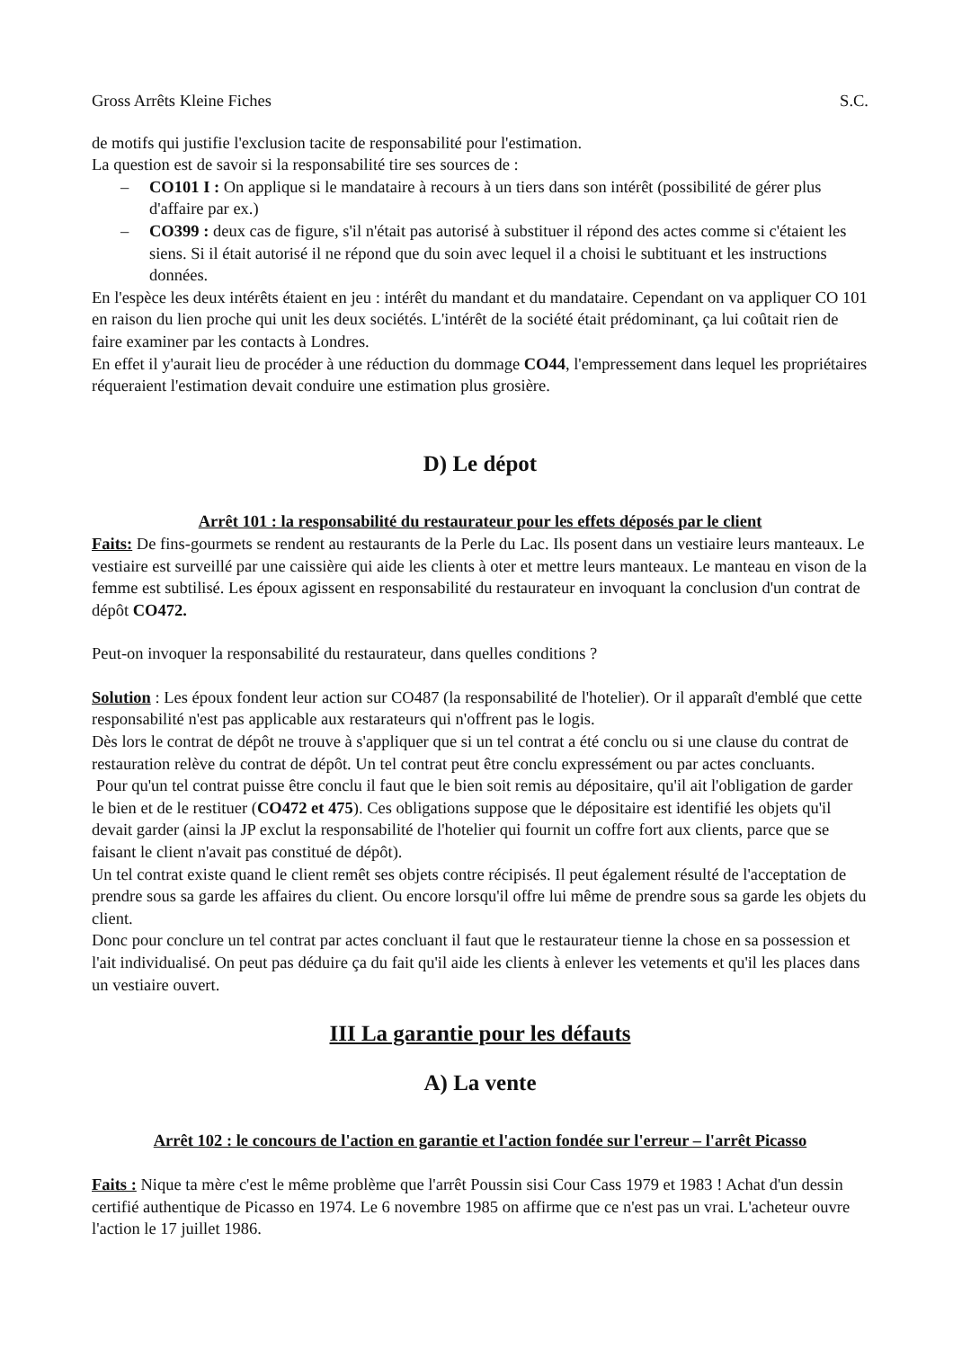Gross Arrêts Kleine Fiches S.C.
de motifs qui justifie l'exclusion tacite de responsabilité pour l'estimation.
La question est de savoir si la responsabilité tire ses sources de :
– CO101 I : On applique si le mandataire à recours à un tiers dans son intérêt (possibilité de gérer plus d'affaire par ex.)
– CO399 : deux cas de figure, s'il n'était pas autorisé à substituer il répond des actes comme si c'étaient les siens. Si il était autorisé il ne répond que du soin avec lequel il a choisi le subtituant et les instructions données.
En l'espèce les deux intérêts étaient en jeu : intérêt du mandant et du mandataire. Cependant on va appliquer CO 101 en raison du lien proche qui unit les deux sociétés. L'intérêt de la société était prédominant, ça lui coûtait rien de faire examiner par les contacts à Londres.
En effet il y'aurait lieu de procéder à une réduction du dommage CO44, l'empressement dans lequel les propriétaires réqueraient l'estimation devait conduire une estimation plus grosière.
D) Le dépot
Arrêt 101 : la responsabilité du restaurateur pour les effets déposés par le client
Faits: De fins-gourmets se rendent au restaurants de la Perle du Lac. Ils posent dans un vestiaire leurs manteaux. Le vestiaire est surveillé par une caissière qui aide les clients à oter et mettre leurs manteaux. Le manteau en vison de la femme est subtilisé. Les époux agissent en responsabilité du restaurateur en invoquant la conclusion d'un contrat de dépôt CO472.
Peut-on invoquer la responsabilité du restaurateur, dans quelles conditions ?
Solution : Les époux fondent leur action sur CO487 (la responsabilité de l'hotelier). Or il apparaît d'emblé que cette responsabilité n'est pas applicable aux restarateurs qui n'offrent pas le logis.
Dès lors le contrat de dépôt ne trouve à s'appliquer que si un tel contrat a été conclu ou si une clause du contrat de restauration relève du contrat de dépôt. Un tel contrat peut être conclu expressément ou par actes concluants.
Pour qu'un tel contrat puisse être conclu il faut que le bien soit remis au dépositaire, qu'il ait l'obligation de garder le bien et de le restituer (CO472 et 475). Ces obligations suppose que le dépositaire est identifié les objets qu'il devait garder (ainsi la JP exclut la responsabilité de l'hotelier qui fournit un coffre fort aux clients, parce que se faisant le client n'avait pas constitué de dépôt).
Un tel contrat existe quand le client remêt ses objets contre récipisés. Il peut également résulté de l'acceptation de prendre sous sa garde les affaires du client. Ou encore lorsqu'il offre lui même de prendre sous sa garde les objets du client.
Donc pour conclure un tel contrat par actes concluant il faut que le restaurateur tienne la chose en sa possession et l'ait individualisé. On peut pas déduire ça du fait qu'il aide les clients à enlever les vetements et qu'il les places dans un vestiaire ouvert.
III La garantie pour les défauts
A) La vente
Arrêt 102 : le concours de l'action en garantie et l'action fondée sur l'erreur – l'arrêt Picasso
Faits : Nique ta mère c'est le même problème que l'arrêt Poussin sisi Cour Cass 1979 et 1983 ! Achat d'un dessin certifié authentique de Picasso en 1974. Le 6 novembre 1985 on affirme que ce n'est pas un vrai. L'acheteur ouvre l'action le 17 juillet 1986.